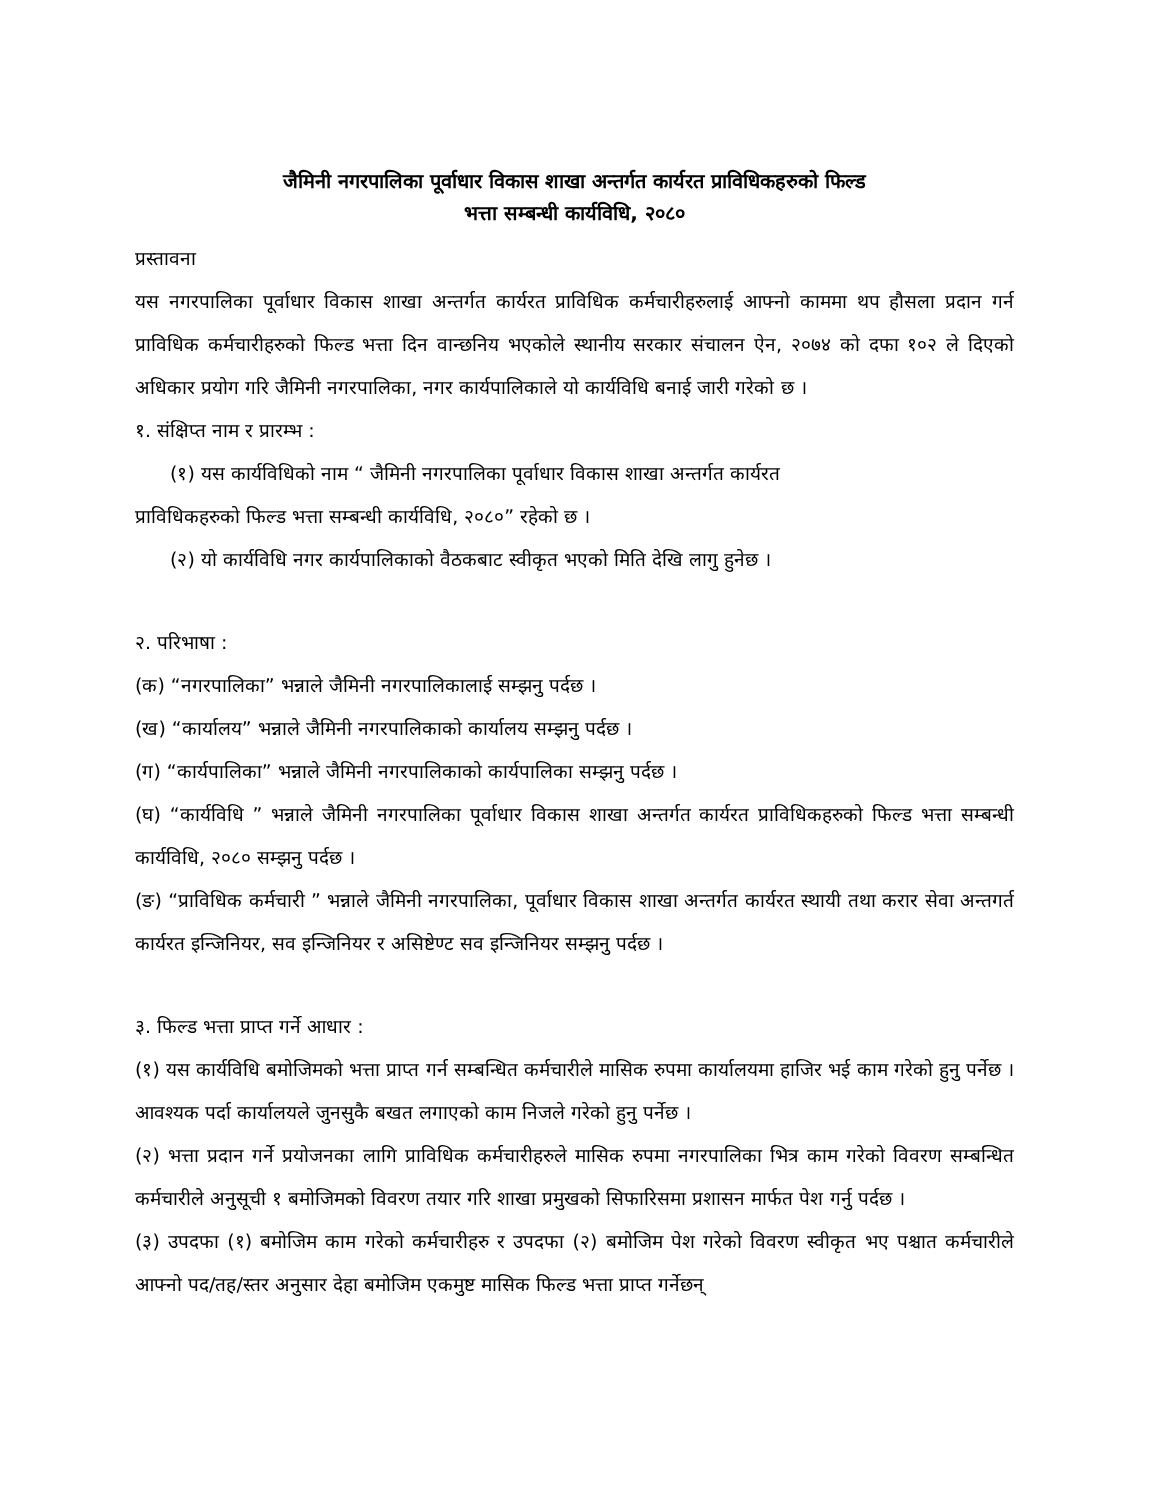जैमिनी नगरपालिका पूर्वाधार विकास शाखा अन्तर्गत कार्यरत प्राविधिकहरुको फिल्ड
भत्ता सम्बन्धी कार्यविधि, २०८०
प्रस्तावना
यस नगरपालिका पूर्वाधार विकास शाखा अन्तर्गत कार्यरत प्राविधिक कर्मचारीहरुलाई आफ्नो काममा थप हौसला प्रदान गर्न प्राविधिक कर्मचारीहरुको फिल्ड भत्ता दिन वान्छनिय भएकोले स्थानीय सरकार संचालन ऐन, २०७४ को दफा १०२ ले दिएको अधिकार प्रयोग गरि जैमिनी नगरपालिका, नगर कार्यपालिकाले यो कार्यविधि बनाई जारी गरेको छ ।
१. संक्षिप्त नाम र प्रारम्भ :
(१) यस कार्यविधिको नाम “ जैमिनी नगरपालिका पूर्वाधार विकास शाखा अन्तर्गत कार्यरत
प्राविधिकहरुको फिल्ड भत्ता सम्बन्धी कार्यविधि, २०८०” रहेको छ ।
(२) यो कार्यविधि नगर कार्यपालिकाको वैठकबाट स्वीकृत भएको मिति देखि लागु हुनेछ ।
२. परिभाषा :
(क) “नगरपालिका” भन्नाले जैमिनी नगरपालिकालाई सम्झनु पर्दछ ।
(ख) “कार्यालय” भन्नाले जैमिनी नगरपालिकाको कार्यालय सम्झनु पर्दछ ।
(ग) “कार्यपालिका” भन्नाले जैमिनी नगरपालिकाको कार्यपालिका सम्झनु पर्दछ ।
(घ) “कार्यविधि ” भन्नाले जैमिनी नगरपालिका पूर्वाधार विकास शाखा अन्तर्गत कार्यरत प्राविधिकहरुको फिल्ड भत्ता सम्बन्धी कार्यविधि, २०८० सम्झनु पर्दछ ।
(ङ) “प्राविधिक कर्मचारी ” भन्नाले जैमिनी नगरपालिका, पूर्वाधार विकास शाखा अन्तर्गत कार्यरत स्थायी तथा करार सेवा अन्तगर्त कार्यरत इन्जिनियर, सव इन्जिनियर र असिष्टेण्ट सव इन्जिनियर सम्झनु पर्दछ ।
३. फिल्ड भत्ता प्राप्त गर्ने आधार :
(१) यस कार्यविधि बमोजिमको भत्ता प्राप्त गर्न सम्बन्धित कर्मचारीले मासिक रुपमा कार्यालयमा हाजिर भई काम गरेको हुनु पर्नेछ । आवश्यक पर्दा कार्यालयले जुनसुकै बखत लगाएको काम निजले गरेको हुनु पर्नेछ ।
(२) भत्ता प्रदान गर्ने प्रयोजनका लागि प्राविधिक कर्मचारीहरुले मासिक रुपमा नगरपालिका भित्र काम गरेको विवरण सम्बन्धित कर्मचारीले अनुसूची १ बमोजिमको विवरण तयार गरि शाखा प्रमुखको सिफारिसमा प्रशासन मार्फत पेश गर्नु पर्दछ ।
(३) उपदफा (१) बमोजिम काम गरेको कर्मचारीहरु र उपदफा (२) बमोजिम पेश गरेको विवरण स्वीकृत भए पश्चात कर्मचारीले आफ्नो पद/तह/स्तर अनुसार देहा बमोजिम एकमुष्ट मासिक फिल्ड भत्ता प्राप्त गर्नेछन्